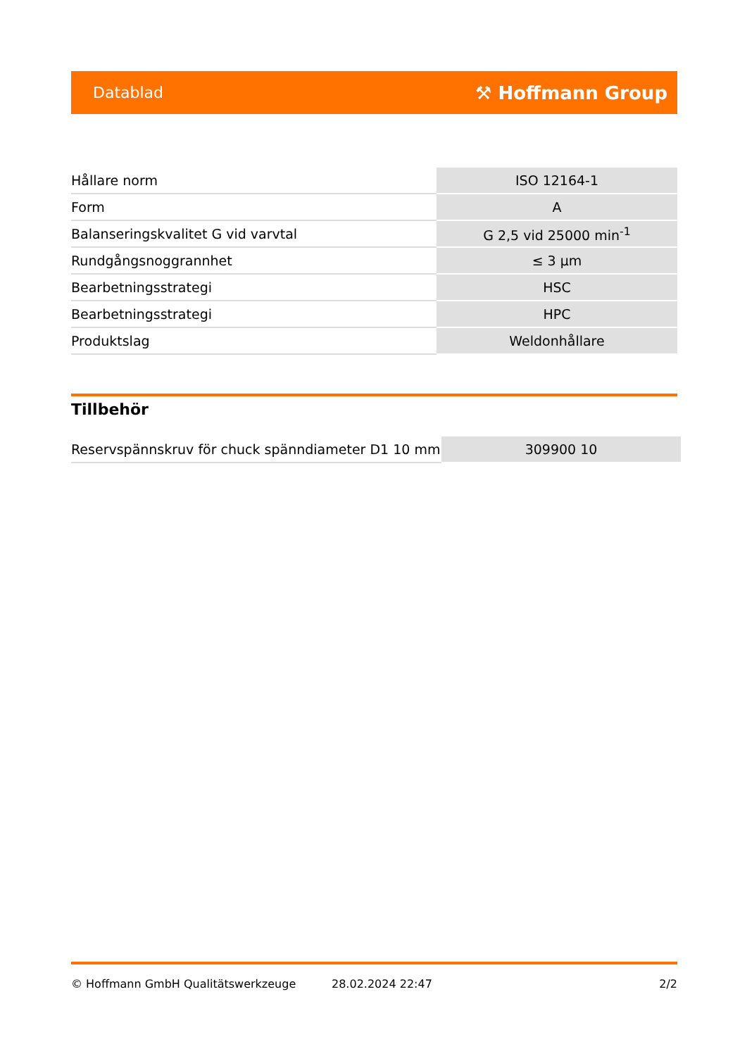Datablad ⚒ Hoffmann Group
| Hållare norm | ISO 12164-1 |
| Form | A |
| Balanseringskvalitet G vid varvtal | G 2,5 vid 25000 min<sup>-1</sup> |
| Rundgångsnoggrannhet | ≤ 3 µm |
| Bearbetningsstrategi | HSC |
| Bearbetningsstrategi | HPC |
| Produktslag | Weldonhållare |
Tillbehör
| Reservspännskruv för chuck spänndiameter D1 10 mm | 309900 10 |
© Hoffmann GmbH Qualitätswerkzeuge 28.02.2024 22:47 2/2